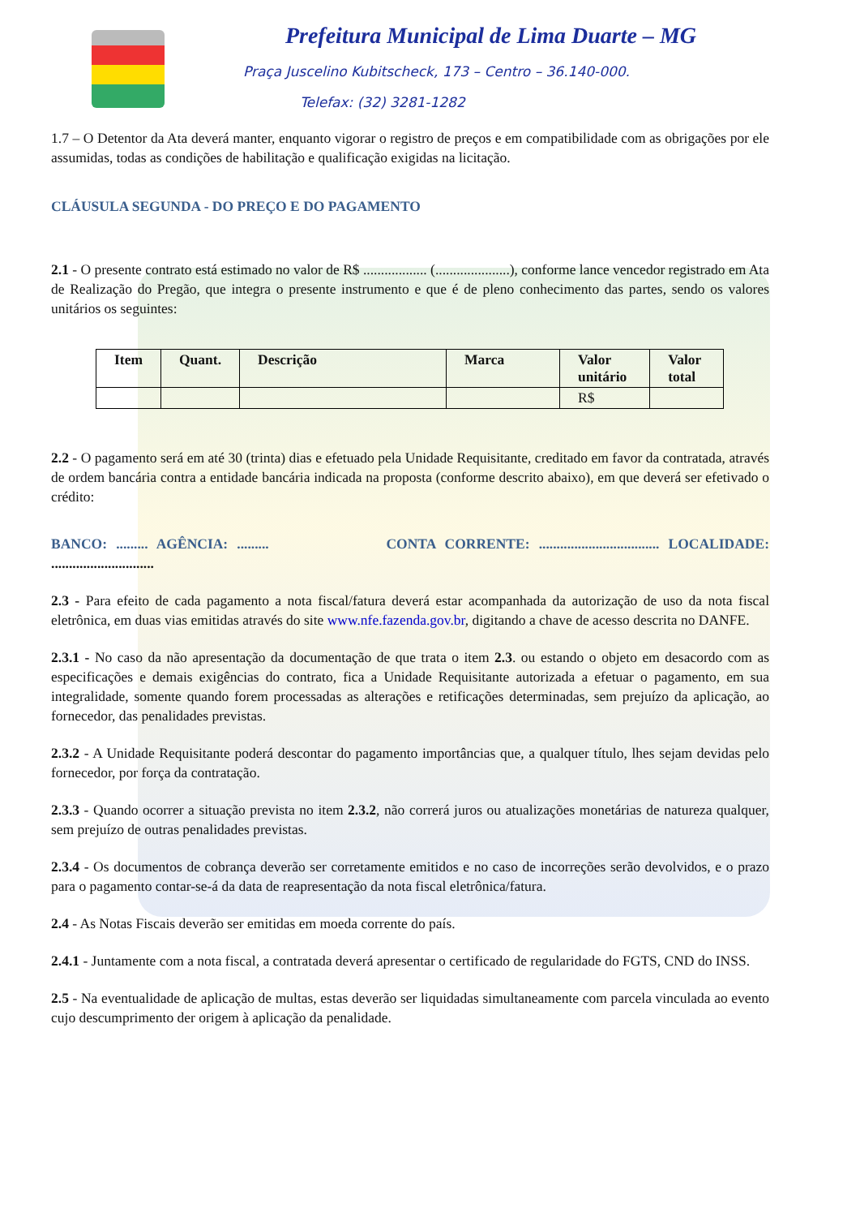Prefeitura Municipal de Lima Duarte – MG
Praça Juscelino Kubitscheck, 173 – Centro – 36.140-000.
Telefax: (32) 3281-1282
1.7 – O Detentor da Ata deverá manter, enquanto vigorar o registro de preços e em compatibilidade com as obrigações por ele assumidas, todas as condições de habilitação e qualificação exigidas na licitação.
CLÁUSULA SEGUNDA - DO PREÇO E DO PAGAMENTO
2.1 - O presente contrato está estimado no valor de R$ .................. (.....................), conforme lance vencedor registrado em Ata de Realização do Pregão, que integra o presente instrumento e que é de pleno conhecimento das partes, sendo os valores unitários os seguintes:
| Item | Quant. | Descrição | Marca | Valor unitário | Valor total |
| --- | --- | --- | --- | --- | --- |
| | | | | R$ | |
2.2 - O pagamento será em até 30 (trinta) dias e efetuado pela Unidade Requisitante, creditado em favor da contratada, através de ordem bancária contra a entidade bancária indicada na proposta (conforme descrito abaixo), em que deverá ser efetivado o crédito:
BANCO: ......... AGÊNCIA: ......... CONTA CORRENTE: .................................. LOCALIDADE: .............................
2.3 - Para efeito de cada pagamento a nota fiscal/fatura deverá estar acompanhada da autorização de uso da nota fiscal eletrônica, em duas vias emitidas através do site www.nfe.fazenda.gov.br, digitando a chave de acesso descrita no DANFE.
2.3.1 - No caso da não apresentação da documentação de que trata o item 2.3. ou estando o objeto em desacordo com as especificações e demais exigências do contrato, fica a Unidade Requisitante autorizada a efetuar o pagamento, em sua integralidade, somente quando forem processadas as alterações e retificações determinadas, sem prejuízo da aplicação, ao fornecedor, das penalidades previstas.
2.3.2 - A Unidade Requisitante poderá descontar do pagamento importâncias que, a qualquer título, lhes sejam devidas pelo fornecedor, por força da contratação.
2.3.3 - Quando ocorrer a situação prevista no item 2.3.2, não correrá juros ou atualizações monetárias de natureza qualquer, sem prejuízo de outras penalidades previstas.
2.3.4 - Os documentos de cobrança deverão ser corretamente emitidos e no caso de incorreções serão devolvidos, e o prazo para o pagamento contar-se-á da data de reapresentação da nota fiscal eletrônica/fatura.
2.4 - As Notas Fiscais deverão ser emitidas em moeda corrente do país.
2.4.1 - Juntamente com a nota fiscal, a contratada deverá apresentar o certificado de regularidade do FGTS, CND do INSS.
2.5 - Na eventualidade de aplicação de multas, estas deverão ser liquidadas simultaneamente com parcela vinculada ao evento cujo descumprimento der origem à aplicação da penalidade.